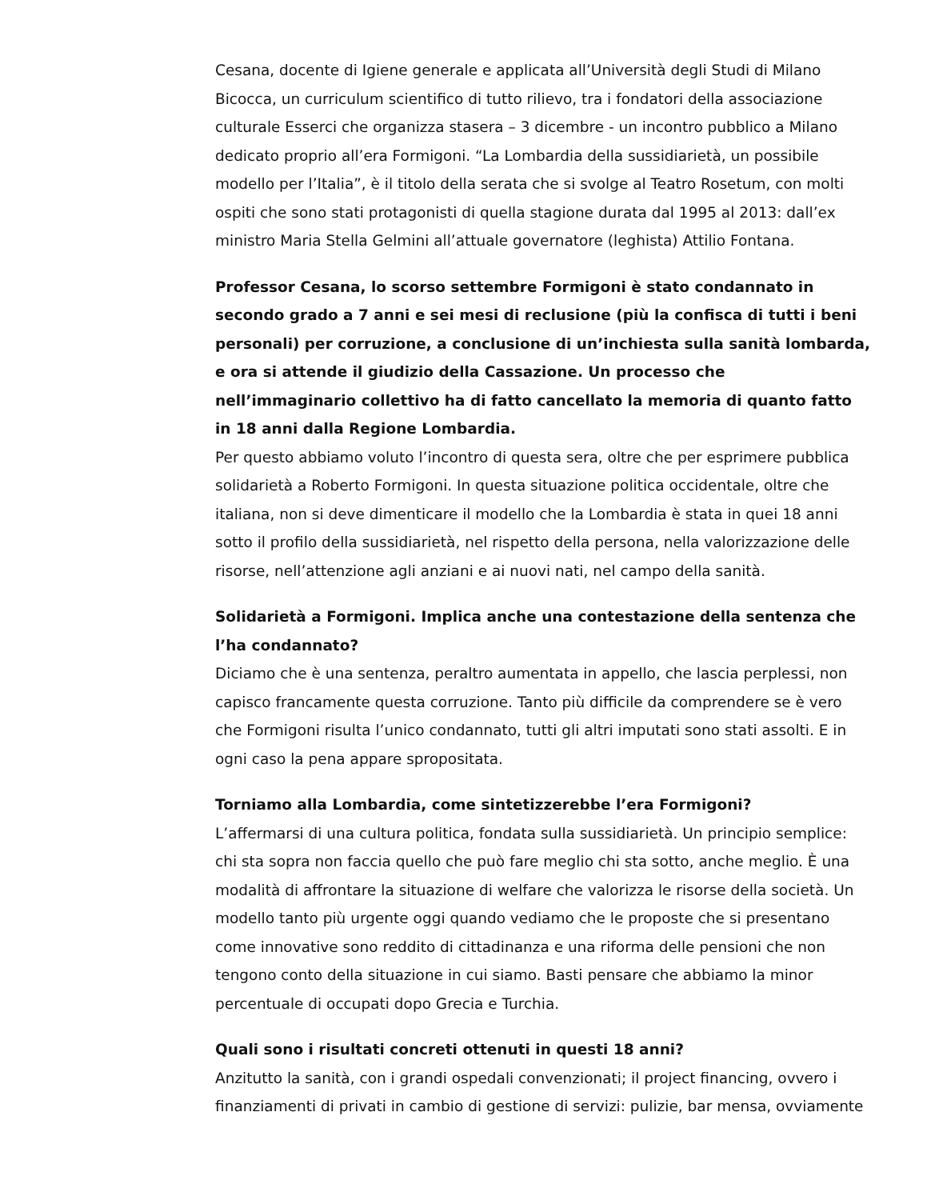Cesana, docente di Igiene generale e applicata all’Università degli Studi di Milano Bicocca, un curriculum scientifico di tutto rilievo, tra i fondatori della associazione culturale Esserci che organizza stasera – 3 dicembre - un incontro pubblico a Milano dedicato proprio all’era Formigoni. “La Lombardia della sussidiarietà, un possibile modello per l’Italia”, è il titolo della serata che si svolge al Teatro Rosetum, con molti ospiti che sono stati protagonisti di quella stagione durata dal 1995 al 2013: dall’ex ministro Maria Stella Gelmini all’attuale governatore (leghista) Attilio Fontana.
Professor Cesana, lo scorso settembre Formigoni è stato condannato in secondo grado a 7 anni e sei mesi di reclusione (più la confisca di tutti i beni personali) per corruzione, a conclusione di un’inchiesta sulla sanità lombarda, e ora si attende il giudizio della Cassazione. Un processo che nell’immaginario collettivo ha di fatto cancellato la memoria di quanto fatto in 18 anni dalla Regione Lombardia.
Per questo abbiamo voluto l’incontro di questa sera, oltre che per esprimere pubblica solidarietà a Roberto Formigoni. In questa situazione politica occidentale, oltre che italiana, non si deve dimenticare il modello che la Lombardia è stata in quei 18 anni sotto il profilo della sussidiarietà, nel rispetto della persona, nella valorizzazione delle risorse, nell’attenzione agli anziani e ai nuovi nati, nel campo della sanità.
Solidarietà a Formigoni. Implica anche una contestazione della sentenza che l’ha condannato?
Diciamo che è una sentenza, peraltro aumentata in appello, che lascia perplessi, non capisco francamente questa corruzione. Tanto più difficile da comprendere se è vero che Formigoni risulta l’unico condannato, tutti gli altri imputati sono stati assolti. E in ogni caso la pena appare spropositata.
Torniamo alla Lombardia, come sintetizzerebbe l’era Formigoni?
L’affermarsi di una cultura politica, fondata sulla sussidiarietà. Un principio semplice: chi sta sopra non faccia quello che può fare meglio chi sta sotto, anche meglio. È una modalità di affrontare la situazione di welfare che valorizza le risorse della società. Un modello tanto più urgente oggi quando vediamo che le proposte che si presentano come innovative sono reddito di cittadinanza e una riforma delle pensioni che non tengono conto della situazione in cui siamo. Basti pensare che abbiamo la minor percentuale di occupati dopo Grecia e Turchia.
Quali sono i risultati concreti ottenuti in questi 18 anni?
Anzitutto la sanità, con i grandi ospedali convenzionati; il project financing, ovvero i finanziamenti di privati in cambio di gestione di servizi: pulizie, bar mensa, ovviamente